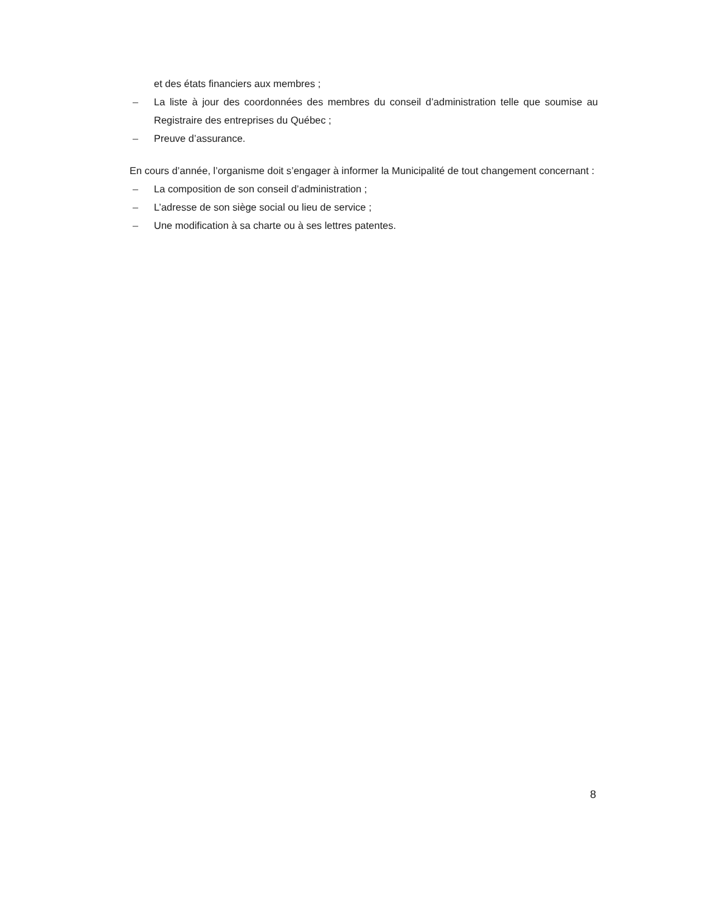et des états financiers aux membres ;
– La liste à jour des coordonnées des membres du conseil d’administration telle que soumise au Registraire des entreprises du Québec ;
– Preuve d’assurance.
En cours d’année, l’organisme doit s’engager à informer la Municipalité de tout changement concernant :
– La composition de son conseil d’administration ;
– L’adresse de son siège social ou lieu de service ;
– Une modification à sa charte ou à ses lettres patentes.
8